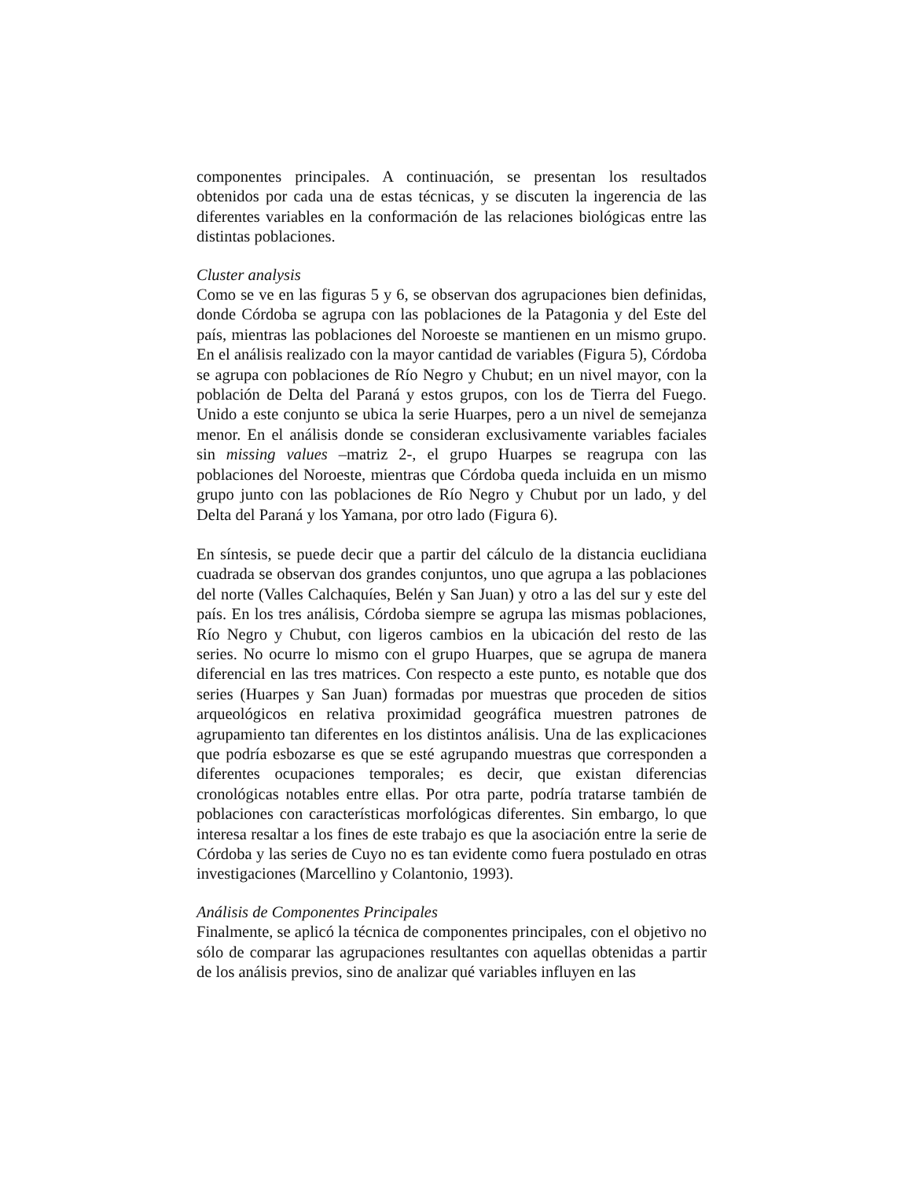componentes principales. A continuación, se presentan los resultados obtenidos por cada una de estas técnicas, y se discuten la ingerencia de las diferentes variables en la conformación de las relaciones biológicas entre las distintas poblaciones.
Cluster analysis
Como se ve en las figuras 5 y 6, se observan dos agrupaciones bien definidas, donde Córdoba se agrupa con las poblaciones de la Patagonia y del Este del país, mientras las poblaciones del Noroeste se mantienen en un mismo grupo. En el análisis realizado con la mayor cantidad de variables (Figura 5), Córdoba se agrupa con poblaciones de Río Negro y Chubut; en un nivel mayor, con la población de Delta del Paraná y estos grupos, con los de Tierra del Fuego. Unido a este conjunto se ubica la serie Huarpes, pero a un nivel de semejanza menor. En el análisis donde se consideran exclusivamente variables faciales sin missing values –matriz 2-, el grupo Huarpes se reagrupa con las poblaciones del Noroeste, mientras que Córdoba queda incluida en un mismo grupo junto con las poblaciones de Río Negro y Chubut por un lado, y del Delta del Paraná y los Yamana, por otro lado (Figura 6).
En síntesis, se puede decir que a partir del cálculo de la distancia euclidiana cuadrada se observan dos grandes conjuntos, uno que agrupa a las poblaciones del norte (Valles Calchaquíes, Belén y San Juan) y otro a las del sur y este del país. En los tres análisis, Córdoba siempre se agrupa las mismas poblaciones, Río Negro y Chubut, con ligeros cambios en la ubicación del resto de las series. No ocurre lo mismo con el grupo Huarpes, que se agrupa de manera diferencial en las tres matrices. Con respecto a este punto, es notable que dos series (Huarpes y San Juan) formadas por muestras que proceden de sitios arqueológicos en relativa proximidad geográfica muestren patrones de agrupamiento tan diferentes en los distintos análisis. Una de las explicaciones que podría esbozarse es que se esté agrupando muestras que corresponden a diferentes ocupaciones temporales; es decir, que existan diferencias cronológicas notables entre ellas. Por otra parte, podría tratarse también de poblaciones con características morfológicas diferentes. Sin embargo, lo que interesa resaltar a los fines de este trabajo es que la asociación entre la serie de Córdoba y las series de Cuyo no es tan evidente como fuera postulado en otras investigaciones (Marcellino y Colantonio, 1993).
Análisis de Componentes Principales
Finalmente, se aplicó la técnica de componentes principales, con el objetivo no sólo de comparar las agrupaciones resultantes con aquellas obtenidas a partir de los análisis previos, sino de analizar qué variables influyen en las